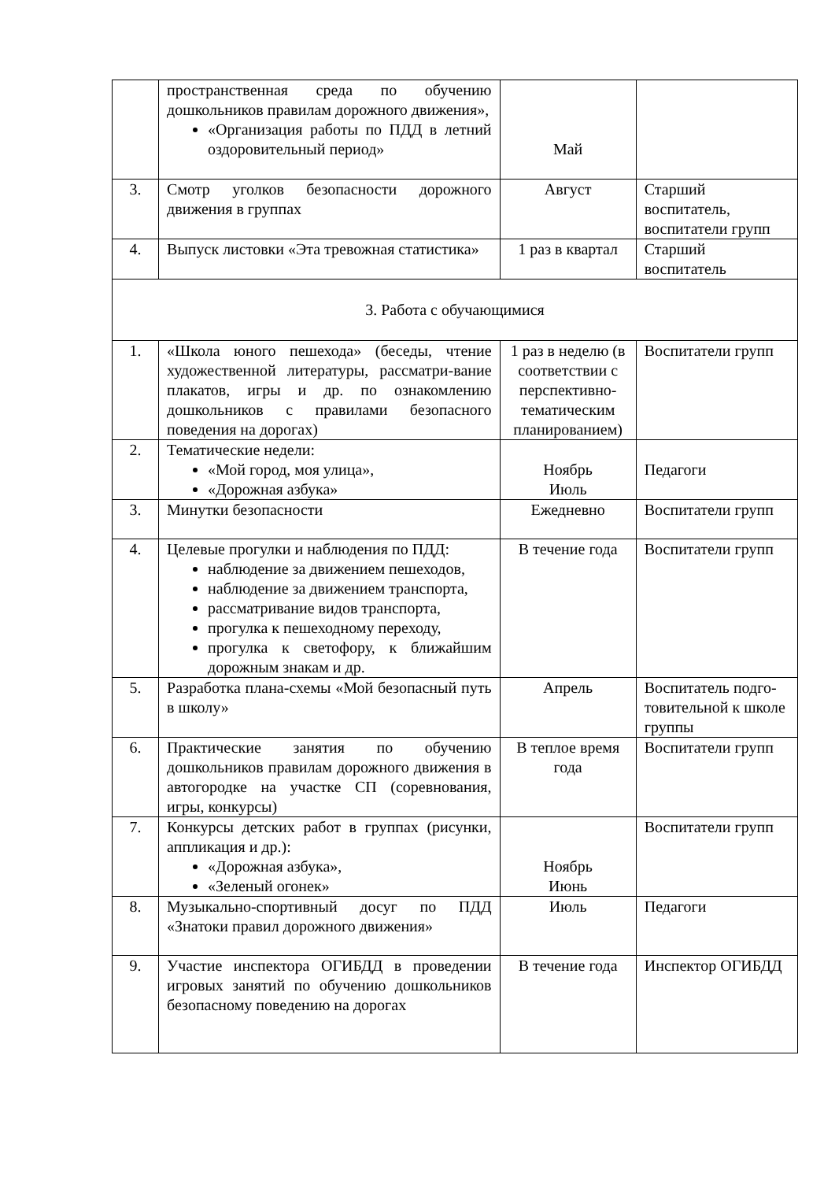| | пространственная среда по обучению дошкольников правилам дорожного движения», «Организация работы по ПДД в летний оздоровительный период» | Май | |
| 3. | Смотр уголков безопасности дорожного движения в группах | Август | Старший воспитатель, воспитатели групп |
| 4. | Выпуск листовки «Эта тревожная статистика» | 1 раз в квартал | Старший воспитатель |
| 3. Работа с обучающимися | | | |
| 1. | «Школа юного пешехода» (беседы, чтение художественной литературы, рассматри-вание плакатов, игры и др. по ознакомлению дошкольников с правилами безопасного поведения на дорогах) | 1 раз в неделю (в соответствии с перспективно-тематическим планированием) | Воспитатели групп |
| 2. | Тематические недели: «Мой город, моя улица», «Дорожная азбука» | Ноябрь Июль | Педагоги |
| 3. | Минутки безопасности | Ежедневно | Воспитатели групп |
| 4. | Целевые прогулки и наблюдения по ПДД: наблюдение за движением пешеходов, наблюдение за движением транспорта, рассматривание видов транспорта, прогулка к пешеходному переходу, прогулка к светофору, к ближайшим дорожным знакам и др. | В течение года | Воспитатели групп |
| 5. | Разработка плана-схемы «Мой безопасный путь в школу» | Апрель | Воспитатель подго-товительной к школе группы |
| 6. | Практические занятия по обучению дошкольников правилам дорожного движения в автогородке на участке СП (соревнования, игры, конкурсы) | В теплое время года | Воспитатели групп |
| 7. | Конкурсы детских работ в группах (рисунки, аппликация и др.): «Дорожная азбука», «Зеленый огонек» | Ноябрь Июнь | Воспитатели групп |
| 8. | Музыкально-спортивный досуг по ПДД «Знатоки правил дорожного движения» | Июль | Педагоги |
| 9. | Участие инспектора ОГИБДД в проведении игровых занятий по обучению дошкольников безопасному поведению на дорогах | В течение года | Инспектор ОГИБДД |